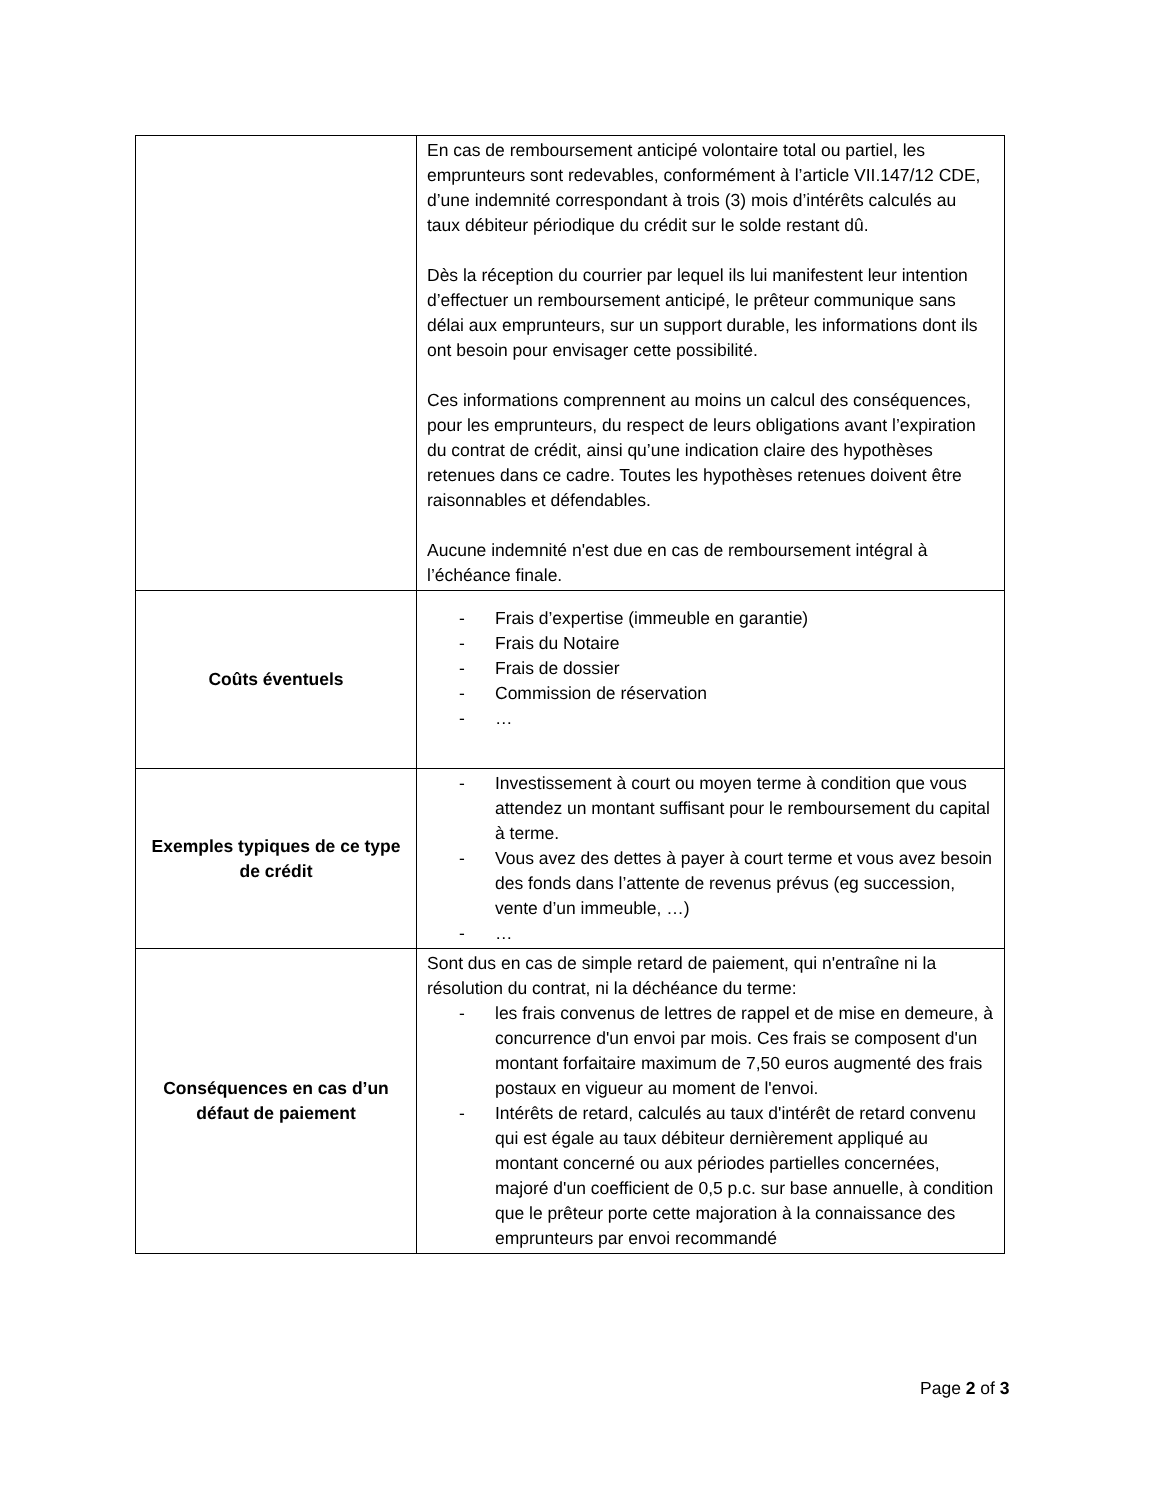| | En cas de remboursement anticipé volontaire total ou partiel, les emprunteurs sont redevables, conformément à l’article VII.147/12 CDE, d’une indemnité correspondant à trois (3) mois d’intérêts calculés au taux débiteur périodique du crédit sur le solde restant dû. Dès la réception du courrier par lequel ils lui manifestent leur intention d’effectuer un remboursement anticipé, le prêteur communique sans délai aux emprunteurs, sur un support durable, les informations dont ils ont besoin pour envisager cette possibilité. Ces informations comprennent au moins un calcul des conséquences, pour les emprunteurs, du respect de leurs obligations avant l’expiration du contrat de crédit, ainsi qu’une indication claire des hypothèses retenues dans ce cadre. Toutes les hypothèses retenues doivent être raisonnables et défendables. Aucune indemnité n'est due en cas de remboursement intégral à l’échéance finale. |
| Coûts éventuels | - Frais d’expertise (immeuble en garantie) - Frais du Notaire - Frais de dossier - Commission de réservation - … |
| Exemples typiques de ce type de crédit | - Investissement à court ou moyen terme à condition que vous attendez un montant suffisant pour le remboursement du capital à terme. - Vous avez des dettes à payer à court terme et vous avez besoin des fonds dans l’attente de revenus prévus (eg succession, vente d’un immeuble, …) - … |
| Conséquences en cas d’un défaut de paiement | Sont dus en cas de simple retard de paiement, qui n'entraîne ni la résolution du contrat, ni la déchéance du terme: - les frais convenus de lettres de rappel et de mise en demeure, à concurrence d'un envoi par mois. Ces frais se composent d'un montant forfaitaire maximum de 7,50 euros augmenté des frais postaux en vigueur au moment de l'envoi. - Intérêts de retard, calculés au taux d'intérêt de retard convenu qui est égale au taux débiteur dernièrement appliqué au montant concerné ou aux périodes partielles concernées, majoré d'un coefficient de 0,5 p.c. sur base annuelle, à condition que le prêteur porte cette majoration à la connaissance des emprunteurs par envoi recommandé |
Page 2 of 3